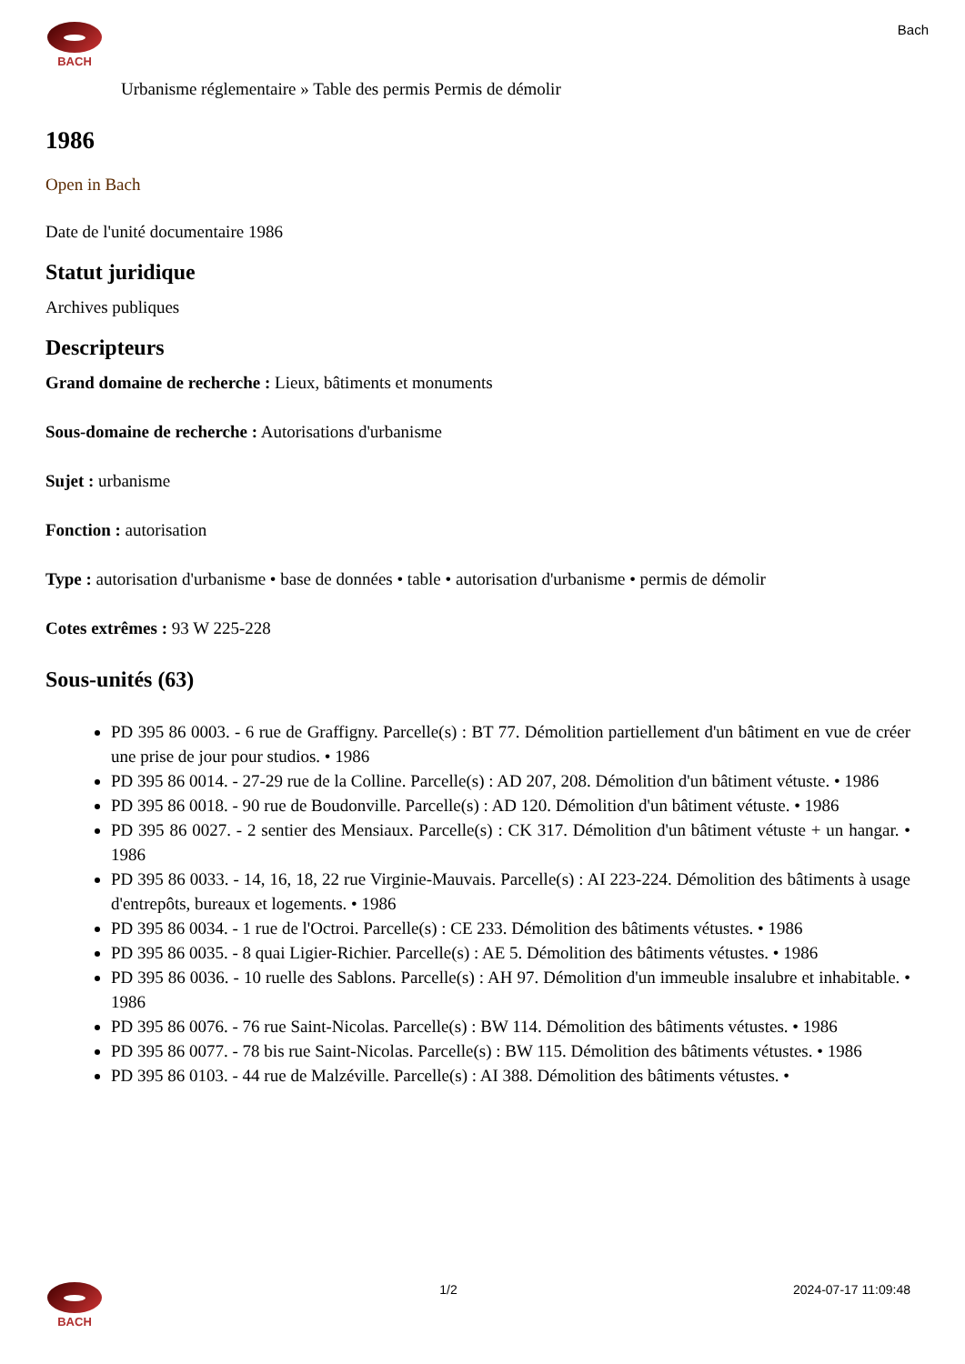BACH
Bach
Urbanisme réglementaire » Table des permis Permis de démolir
1986
Open in Bach
Date de l'unité documentaire 1986
Statut juridique
Archives publiques
Descripteurs
Grand domaine de recherche : Lieux, bâtiments et monuments
Sous-domaine de recherche : Autorisations d'urbanisme
Sujet : urbanisme
Fonction : autorisation
Type : autorisation d'urbanisme • base de données • table • autorisation d'urbanisme • permis de démolir
Cotes extrêmes : 93 W 225-228
Sous-unités (63)
PD 395 86 0003. - 6 rue de Graffigny. Parcelle(s) : BT 77. Démolition partiellement d'un bâtiment en vue de créer une prise de jour pour studios. • 1986
PD 395 86 0014. - 27-29 rue de la Colline. Parcelle(s) : AD 207, 208. Démolition d'un bâtiment vétuste. • 1986
PD 395 86 0018. - 90 rue de Boudonville. Parcelle(s) : AD 120. Démolition d'un bâtiment vétuste. • 1986
PD 395 86 0027. - 2 sentier des Mensiaux. Parcelle(s) : CK 317. Démolition d'un bâtiment vétuste + un hangar. • 1986
PD 395 86 0033. - 14, 16, 18, 22 rue Virginie-Mauvais. Parcelle(s) : AI 223-224. Démolition des bâtiments à usage d'entrepôts, bureaux et logements. • 1986
PD 395 86 0034. - 1 rue de l'Octroi. Parcelle(s) : CE 233. Démolition des bâtiments vétustes. • 1986
PD 395 86 0035. - 8 quai Ligier-Richier. Parcelle(s) : AE 5. Démolition des bâtiments vétustes. • 1986
PD 395 86 0036. - 10 ruelle des Sablons. Parcelle(s) : AH 97. Démolition d'un immeuble insalubre et inhabitable. • 1986
PD 395 86 0076. - 76 rue Saint-Nicolas. Parcelle(s) : BW 114. Démolition des bâtiments vétustes. • 1986
PD 395 86 0077. - 78 bis rue Saint-Nicolas. Parcelle(s) : BW 115. Démolition des bâtiments vétustes. • 1986
PD 395 86 0103. - 44 rue de Malzéville. Parcelle(s) : AI 388. Démolition des bâtiments vétustes. •
BACH 1/2 2024-07-17 11:09:48